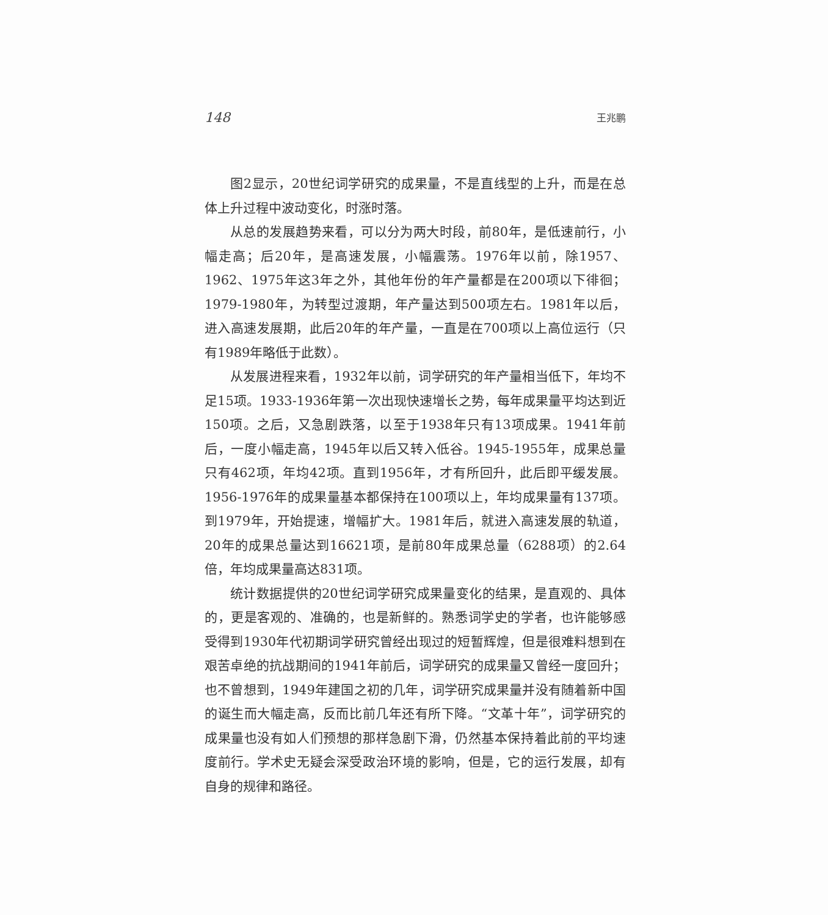148 王兆鹏
图2显示，20世纪词学研究的成果量，不是直线型的上升，而是在总体上升过程中波动变化，时涨时落。
从总的发展趋势来看，可以分为两大时段，前80年，是低速前行，小幅走高；后20年，是高速发展，小幅震荡。1976年以前，除1957、1962、1975年这3年之外，其他年份的年产量都是在200项以下徘徊；1979-1980年，为转型过渡期，年产量达到500项左右。1981年以后，进入高速发展期，此后20年的年产量，一直是在700项以上高位运行（只有1989年略低于此数）。
从发展进程来看，1932年以前，词学研究的年产量相当低下，年均不足15项。1933-1936年第一次出现快速增长之势，每年成果量平均达到近150项。之后，又急剧跌落，以至于1938年只有13项成果。1941年前后，一度小幅走高，1945年以后又转入低谷。1945-1955年，成果总量只有462项，年均42项。直到1956年，才有所回升，此后即平缓发展。1956-1976年的成果量基本都保持在100项以上，年均成果量有137项。到1979年，开始提速，增幅扩大。1981年后，就进入高速发展的轨道，20年的成果总量达到16621项，是前80年成果总量（6288项）的2.64倍，年均成果量高达831项。
统计数据提供的20世纪词学研究成果量变化的结果，是直观的、具体的，更是客观的、准确的，也是新鲜的。熟悉词学史的学者，也许能够感受得到1930年代初期词学研究曾经出现过的短暂辉煌，但是很难料想到在艰苦卓绝的抗战期间的1941年前后，词学研究的成果量又曾经一度回升；也不曾想到，1949年建国之初的几年，词学研究成果量并没有随着新中国的诞生而大幅走高，反而比前几年还有所下降。“文革十年”，词学研究的成果量也没有如人们预想的那样急剧下滑，仍然基本保持着此前的平均速度前行。学术史无疑会深受政治环境的影响，但是，它的运行发展，却有自身的规律和路径。